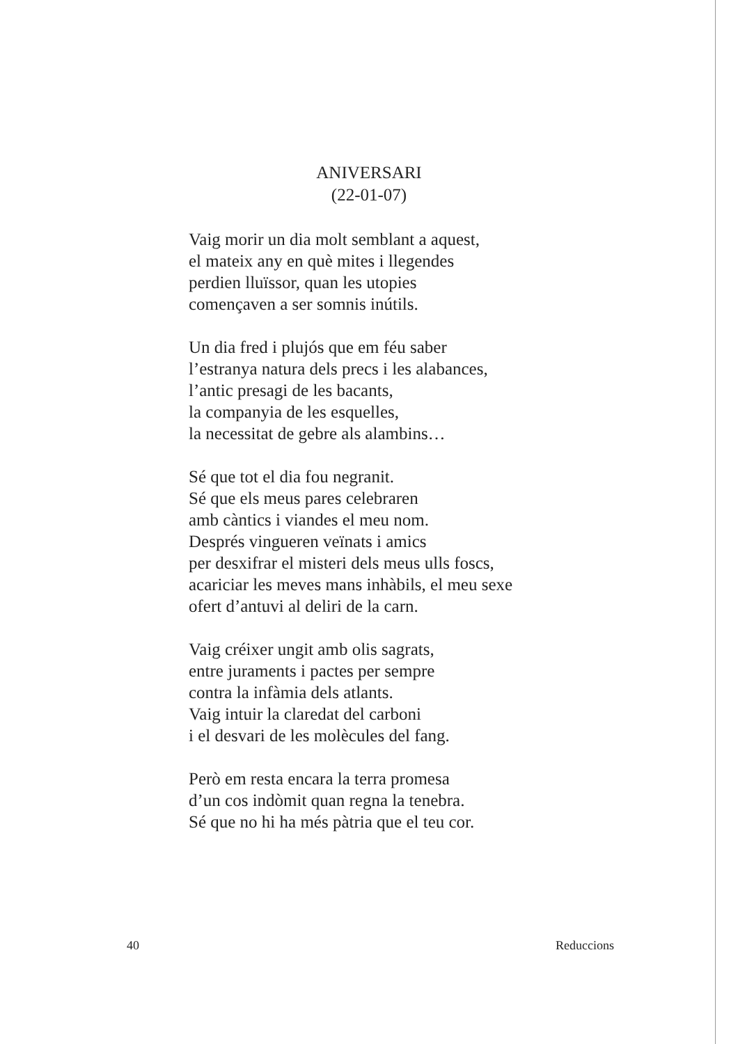ANIVERSARI
(22-01-07)
Vaig morir un dia molt semblant a aquest,
el mateix any en què mites i llegendes
perdien lluïssor, quan les utopies
començaven a ser somnis inútils.
Un dia fred i plujós que em féu saber
l’estranya natura dels precs i les alabances,
l’antic presagi de les bacants,
la companyia de les esquelles,
la necessitat de gebre als alambins…
Sé que tot el dia fou negranit.
Sé que els meus pares celebraren
amb càntics i viandes el meu nom.
Després vingueren veïnats i amics
per desxifrar el misteri dels meus ulls foscs,
acariciar les meves mans inhàbils, el meu sexe
ofert d’antuvi al deliri de la carn.
Vaig créixer ungit amb olis sagrats,
entre juraments i pactes per sempre
contra la infàmia dels atlants.
Vaig intuir la claredat del carboni
i el desvari de les molècules del fang.
Però em resta encara la terra promesa
d’un cos indòmit quan regna la tenebra.
Sé que no hi ha més pàtria que el teu cor.
40 Reduccions